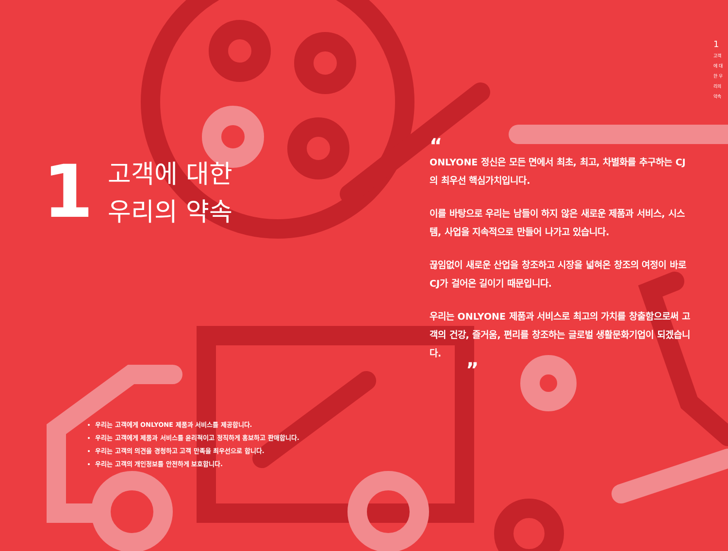1
고객에 대한 우리의 약속
1
고객에 대한
우리의 약속
“
ONLYONE 정신은 모든 면에서 최초, 최고, 차별화를 추구하는 CJ의 최우선 핵심가치입니다.
이를 바탕으로 우리는 남들이 하지 않은 새로운 제품과 서비스, 시스템, 사업을 지속적으로 만들어 나가고 있습니다.
끊임없이 새로운 산업을 창조하고 시장을 넓혀온 창조의 여정이 바로 CJ가 걸어온 길이기 때문입니다.
우리는 ONLYONE 제품과 서비스로 최고의 가치를 창출함으로써 고객의 건강, 즐거움, 편리를 창조하는 글로벌 생활문화기업이 되겠습니다.
”
우리는 고객에게 ONLYONE 제품과 서비스를 제공합니다.
우리는 고객에게 제품과 서비스를 윤리적이고 정직하게 홍보하고 판매합니다.
우리는 고객의 의견을 경청하고 고객 만족을 최우선으로 합니다.
우리는 고객의 개인정보를 안전하게 보호합니다.